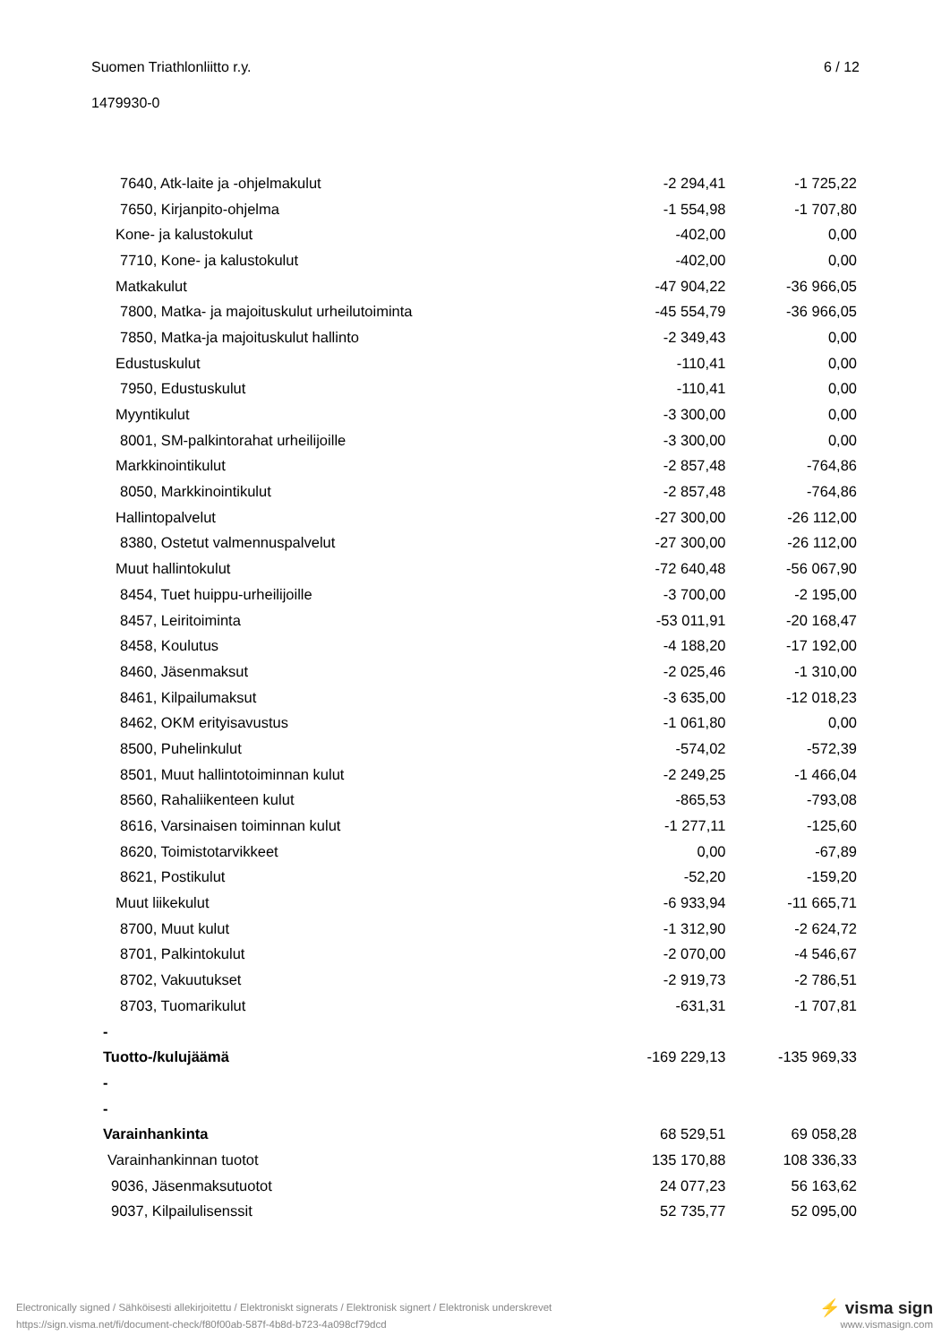Suomen Triathlonliitto r.y. 6 / 12
1479930-0
| 7640, Atk-laite ja -ohjelmakulut | -2 294,41 | -1 725,22 |
| 7650, Kirjanpito-ohjelma | -1 554,98 | -1 707,80 |
| Kone- ja kalustokulut | -402,00 | 0,00 |
| 7710, Kone- ja kalustokulut | -402,00 | 0,00 |
| Matkakulut | -47 904,22 | -36 966,05 |
| 7800, Matka- ja majoituskulut urheilutoiminta | -45 554,79 | -36 966,05 |
| 7850, Matka-ja majoituskulut hallinto | -2 349,43 | 0,00 |
| Edustuskulut | -110,41 | 0,00 |
| 7950, Edustuskulut | -110,41 | 0,00 |
| Myyntikulut | -3 300,00 | 0,00 |
| 8001, SM-palkintorahat urheilijoille | -3 300,00 | 0,00 |
| Markkinointikulut | -2 857,48 | -764,86 |
| 8050, Markkinointikulut | -2 857,48 | -764,86 |
| Hallintopalvelut | -27 300,00 | -26 112,00 |
| 8380, Ostetut valmennuspalvelut | -27 300,00 | -26 112,00 |
| Muut hallintokulut | -72 640,48 | -56 067,90 |
| 8454, Tuet huippu-urheilijoille | -3 700,00 | -2 195,00 |
| 8457, Leiritoiminta | -53 011,91 | -20 168,47 |
| 8458, Koulutus | -4 188,20 | -17 192,00 |
| 8460, Jäsenmaksut | -2 025,46 | -1 310,00 |
| 8461, Kilpailumaksut | -3 635,00 | -12 018,23 |
| 8462, OKM erityisavustus | -1 061,80 | 0,00 |
| 8500, Puhelinkulut | -574,02 | -572,39 |
| 8501, Muut hallintotoiminnan kulut | -2 249,25 | -1 466,04 |
| 8560, Rahaliikenteen kulut | -865,53 | -793,08 |
| 8616, Varsinaisen toiminnan kulut | -1 277,11 | -125,60 |
| 8620, Toimistotarvikkeet | 0,00 | -67,89 |
| 8621, Postikulut | -52,20 | -159,20 |
| Muut liikekulut | -6 933,94 | -11 665,71 |
| 8700, Muut kulut | -1 312,90 | -2 624,72 |
| 8701, Palkintokulut | -2 070,00 | -4 546,67 |
| 8702, Vakuutukset | -2 919,73 | -2 786,51 |
| 8703, Tuomarikulut | -631,31 | -1 707,81 |
| - | | |
| Tuotto-/kulujäämä | -169 229,13 | -135 969,33 |
| - | | |
| - | | |
| Varainhankinta | 68 529,51 | 69 058,28 |
| Varainhankinnan tuotot | 135 170,88 | 108 336,33 |
| 9036, Jäsenmaksutuotot | 24 077,23 | 56 163,62 |
| 9037, Kilpailulisenssit | 52 735,77 | 52 095,00 |
Electronically signed / Sähköisesti allekirjoitettu / Elektroniskt signerats / Elektronisk signert / Elektronisk underskrevet ⚡ visma sign
https://sign.visma.net/fi/document-check/f80f00ab-587f-4b8d-b723-4a098cf79dcd www.vismasign.com